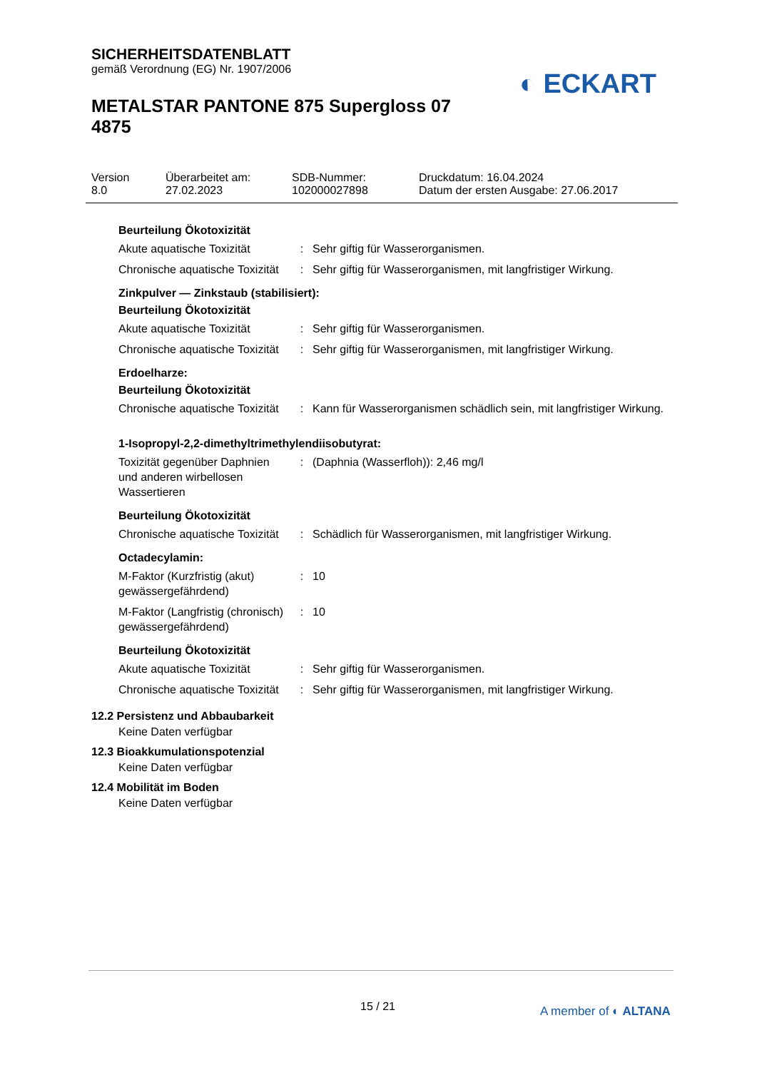SICHERHEITSDATENBLATT
gemäß Verordnung (EG) Nr. 1907/2006
METALSTAR PANTONE 875 Supergloss 07 4875
◐ ECKART
| Version 8.0 | Überarbeitet am: 27.02.2023 | SDB-Nummer: 102000027898 | Druckdatum: 16.04.2024 Datum der ersten Ausgabe: 27.06.2017 |
Beurteilung Ökotoxizität
| Akute aquatische Toxizität | : | Sehr giftig für Wasserorganismen. |
| Chronische aquatische Toxizität | : | Sehr giftig für Wasserorganismen, mit langfristiger Wirkung. |
Zinkpulver — Zinkstaub (stabilisiert):
Beurteilung Ökotoxizität
| Akute aquatische Toxizität | : | Sehr giftig für Wasserorganismen. |
| Chronische aquatische Toxizität | : | Sehr giftig für Wasserorganismen, mit langfristiger Wirkung. |
Erdoelharze:
Beurteilung Ökotoxizität
| Chronische aquatische Toxizität | : | Kann für Wasserorganismen schädlich sein, mit langfristiger Wirkung. |
1-Isopropyl-2,2-dimethyltrimethylendiisobutyrat:
| Toxizität gegenüber Daphnien und anderen wirbellosen Wassertieren | : | (Daphnia (Wasserfloh)): 2,46 mg/l |
Beurteilung Ökotoxizität
| Chronische aquatische Toxizität | : | Schädlich für Wasserorganismen, mit langfristiger Wirkung. |
Octadecylamin:
| M-Faktor (Kurzfristig (akut) gewässergefährdend) | : | 10 |
| M-Faktor (Langfristig (chronisch) gewässergefährdend) | : | 10 |
Beurteilung Ökotoxizität
| Akute aquatische Toxizität | : | Sehr giftig für Wasserorganismen. |
| Chronische aquatische Toxizität | : | Sehr giftig für Wasserorganismen, mit langfristiger Wirkung. |
12.2 Persistenz und Abbaubarkeit
Keine Daten verfügbar
12.3 Bioakkumulationspotenzial
Keine Daten verfügbar
12.4 Mobilität im Boden
Keine Daten verfügbar
15 / 21 A member of ◐ ALTANA